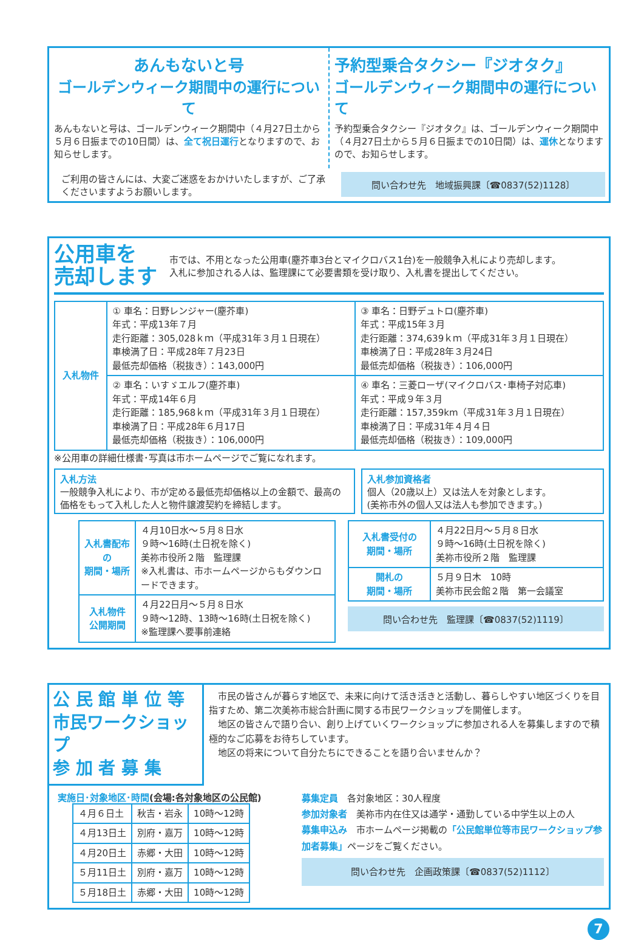あんもないと号
ゴールデンウィーク期間中の運行について
あんもないと号は、ゴールデンウィーク期間中（４月27日土から５月６日振までの10日間）は、全て祝日運行となりますので、お知らせします。
予約型乗合タクシー『ジオタク』
ゴールデンウィーク期間中の運行について
予約型乗合タクシー『ジオタク』は、ゴールデンウィーク期間中（４月27日土から５月６日振までの10日間）は、運休となりますので、お知らせします。
ご利用の皆さんには、大変ご迷惑をおかけいたしますが、ご了承くださいますようお願いします。
問い合わせ先　地域振興課〔☎0837(52)1128〕
公用車を
売却します
市では、不用となった公用車(塵芥車3台とマイクロバス1台)を一般競争入札により売却します。
入札に参加される人は、監理課にて必要書類を受け取り、入札書を提出してください。
| 入札物件 | ① 車名：日野レンジャー(塵芥車) 年式：平成13年７月 走行距離：305,028ｋｍ（平成31年３月１日現在） 車検満了日：平成28年７月23日 最低売却価格（税抜き）：143,000円 | ③ 車名：日野デュトロ(塵芥車) 年式：平成15年３月 走行距離：374,639ｋｍ（平成31年３月１日現在） 車検満了日：平成28年３月24日 最低売却価格（税抜き）：106,000円 |
| | ② 車名：いすゞエルフ(塵芥車) 年式：平成14年６月 走行距離：185,968ｋｍ（平成31年３月１日現在） 車検満了日：平成28年６月17日 最低売却価格（税抜き）：106,000円 | ④ 車名：三菱ローザ(マイクロバス･車椅子対応車) 年式：平成９年３月 走行距離：157,359km（平成31年３月１日現在） 車検満了日：平成31年４月４日 最低売却価格（税抜き）：109,000円 |
※公用車の詳細仕様書･写真は市ホームページでご覧になれます。
入札方法
一般競争入札により、市が定める最低売却価格以上の金額で、最高の価格をもって入札した人と物件譲渡契約を締結します。
入札参加資格者
個人（20歳以上）又は法人を対象とします。
(美祢市外の個人又は法人も参加できます。)
| 入札書配布の 期間・場所 | ４月10日水～５月８日水 ９時～16時(土日祝を除く) 美祢市役所２階 監理課 ※入札書は、市ホームページからもダウンロードできます。 |
| 入札物件 公開期間 | ４月22日月～５月８日水 ９時～12時、13時～16時(土日祝を除く) ※監理課へ要事前連絡 |
| 入札書受付の 期間・場所 | ４月22日月～５月８日水 ９時～16時(土日祝を除く) 美祢市役所２階 監理課 |
| 開札の 期間・場所 | ５月９日木 10時 美祢市民会館２階 第一会議室 |
問い合わせ先　監理課〔☎0837(52)1119〕
公 民 館 単 位 等
市民ワークショップ
参 加 者 募 集
　市民の皆さんが暮らす地区で、未来に向けて活き活きと活動し、暮らしやすい地区づくりを目指すため、第二次美祢市総合計画に関する市民ワークショップを開催します。
　地区の皆さんで語り合い、創り上げていくワークショップに参加される人を募集しますので積極的なご応募をお待ちしています。
　地区の将来について自分たちにできることを語り合いませんか？
実施日･対象地区･時間(会場:各対象地区の公民館)
| ４月６日土 | 秋吉・岩永 | 10時～12時 |
| ４月13日土 | 別府・嘉万 | 10時～12時 |
| ４月20日土 | 赤郷・大田 | 10時～12時 |
| ５月11日土 | 別府・嘉万 | 10時～12時 |
| ５月18日土 | 赤郷・大田 | 10時～12時 |
募集定員　各対象地区：30人程度
参加対象者　美祢市内在住又は通学・通勤している中学生以上の人
募集申込み　市ホームページ掲載の「公民館単位等市民ワークショップ参加者募集」ページをご覧ください。
問い合わせ先　企画政策課〔☎0837(52)1112〕
7